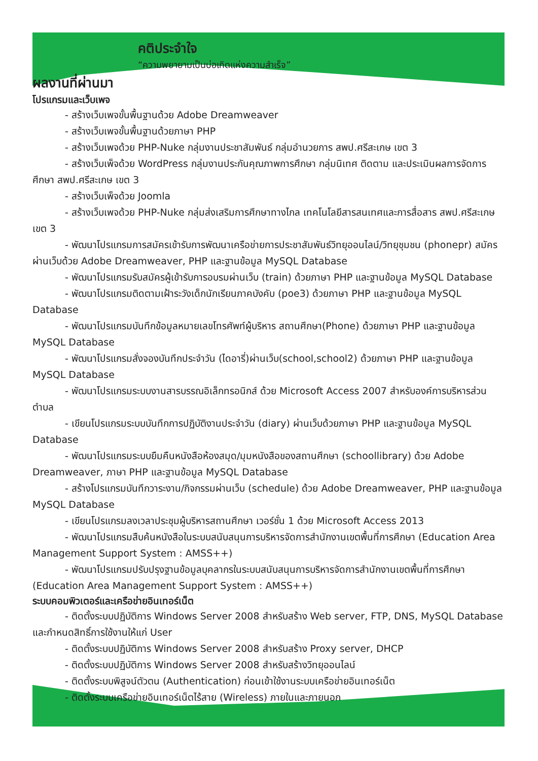คติประจำใจ
“ความพยายามเป็นบ่อเกิดแห่งความสำเร็จ”
ผลงานที่ผ่านมา
โปรแกรมและเว็บเพจ
- สร้างเว็บเพจขั้นพื้นฐานด้วย Adobe Dreamweaver
- สร้างเว็บเพจขั้นพื้นฐานด้วยภาษา PHP
- สร้างเว็บเพจด้วย PHP-Nuke กลุ่มงานประชาสัมพันธ์ กลุ่มอำนวยการ สพป.ศรีสะเกษ เขต 3
- สร้างเว็บเพ็จด้วย WordPress กลุ่มงานประกันคุณภาพการศึกษา กลุ่มนิเทศ ติดตาม และประเมินผลการจัดการศึกษา สพป.ศรีสะเกษ เขต 3
- สร้างเว็บเพ็จด้วย Joomla
- สร้างเว็บเพจด้วย PHP-Nuke กลุ่มส่งเสริมการศึกษาทางไกล เทคโนโลยีสารสนเทศและการสื่อสาร สพป.ศรีสะเกษ เขต 3
- พัฒนาโปรแกรมการสมัครเข้ารับการพัฒนาเครือข่ายการประชาสัมพันธ์วิทยุออนไลน์/วิทยุชุมชน (phonepr) สมัครผ่านเว็บด้วย Adobe Dreamweaver, PHP และฐานข้อมูล MySQL Database
- พัฒนาโปรแกรมรับสมัครผู้เข้ารับการอบรมผ่านเว็บ (train) ด้วยภาษา PHP และฐานข้อมูล MySQL Database
- พัฒนาโปรแกรมติดตามเฝ้าระวังเด็กนักเรียนภาคบังคับ (poe3) ด้วยภาษา PHP และฐานข้อมูล MySQL Database
- พัฒนาโปรแกรมบันทึกข้อมูลหมายเลขโทรศัพท์ผู้บริหาร สถานศึกษา(Phone) ด้วยภาษา PHP และฐานข้อมูล MySQL Database
- พัฒนาโปรแกรมสั่งจองบันทึกประจำวัน (ไดอารี่)ผ่านเว็บ(school,school2) ด้วยภาษา PHP และฐานข้อมูล MySQL Database
- พัฒนาโปรแกรมระบบงานสารบรรณอิเล็กทรอนิกส์ ด้วย Microsoft Access 2007 สำหรับองค์การบริหารส่วนตำบล
- เขียนโปรแกรมระบบบันทึกการปฏิบัติงานประจำวัน (diary) ผ่านเว็บด้วยภาษา PHP และฐานข้อมูล MySQL Database
- พัฒนาโปรแกรมระบบยืมคืนหนังสือห้องสมุด/มุมหนังสือของสถานศึกษา (schoollibrary) ด้วย Adobe Dreamweaver, ภาษา PHP และฐานข้อมูล MySQL Database
- สร้างโปรแกรมบันทึกวาระงาน/กิจกรรมผ่านเว็บ (schedule) ด้วย Adobe Dreamweaver, PHP และฐานข้อมูล MySQL Database
- เขียนโปรแกรมลงเวลาประชุมผู้บริหารสถานศึกษา เวอร์ชั่น 1 ด้วย Microsoft Access 2013
- พัฒนาโปรแกรมสืบค้นหนังสือในระบบสนับสนุนการบริหารจัดการสำนักงานเขตพื้นที่การศึกษา (Education Area Management Support System : AMSS++)
- พัฒนาโปรแกรมปรับปรุงฐานข้อมูลบุคลากรในระบบสนับสนุนการบริหารจัดการสำนักงานเขตพื้นที่การศึกษา (Education Area Management Support System : AMSS++)
ระบบคอมพิวเตอร์และเครือข่ายอินเทอร์เน็ต
- ติดตั้งระบบปฏิบัติการ Windows Server 2008 สำหรับสร้าง Web server, FTP, DNS, MySQL Database และกำหนดสิทธิ์การใช้งานให้แก่ User
- ติดตั้งระบบปฏิบัติการ Windows Server 2008 สำหรับสร้าง Proxy server, DHCP
- ติดตั้งระบบปฏิบัติการ Windows Server 2008 สำหรับสร้างวิทยุออนไลน์
- ติดตั้งระบบพิสูจน์ตัวตน (Authentication) ก่อนเข้าใช้งานระบบเครือข่ายอินเทอร์เน็ต
- ติดตั้งระบบเครือข่ายอินเทอร์เน็ตไร้สาย (Wireless) ภายในและภายนอก